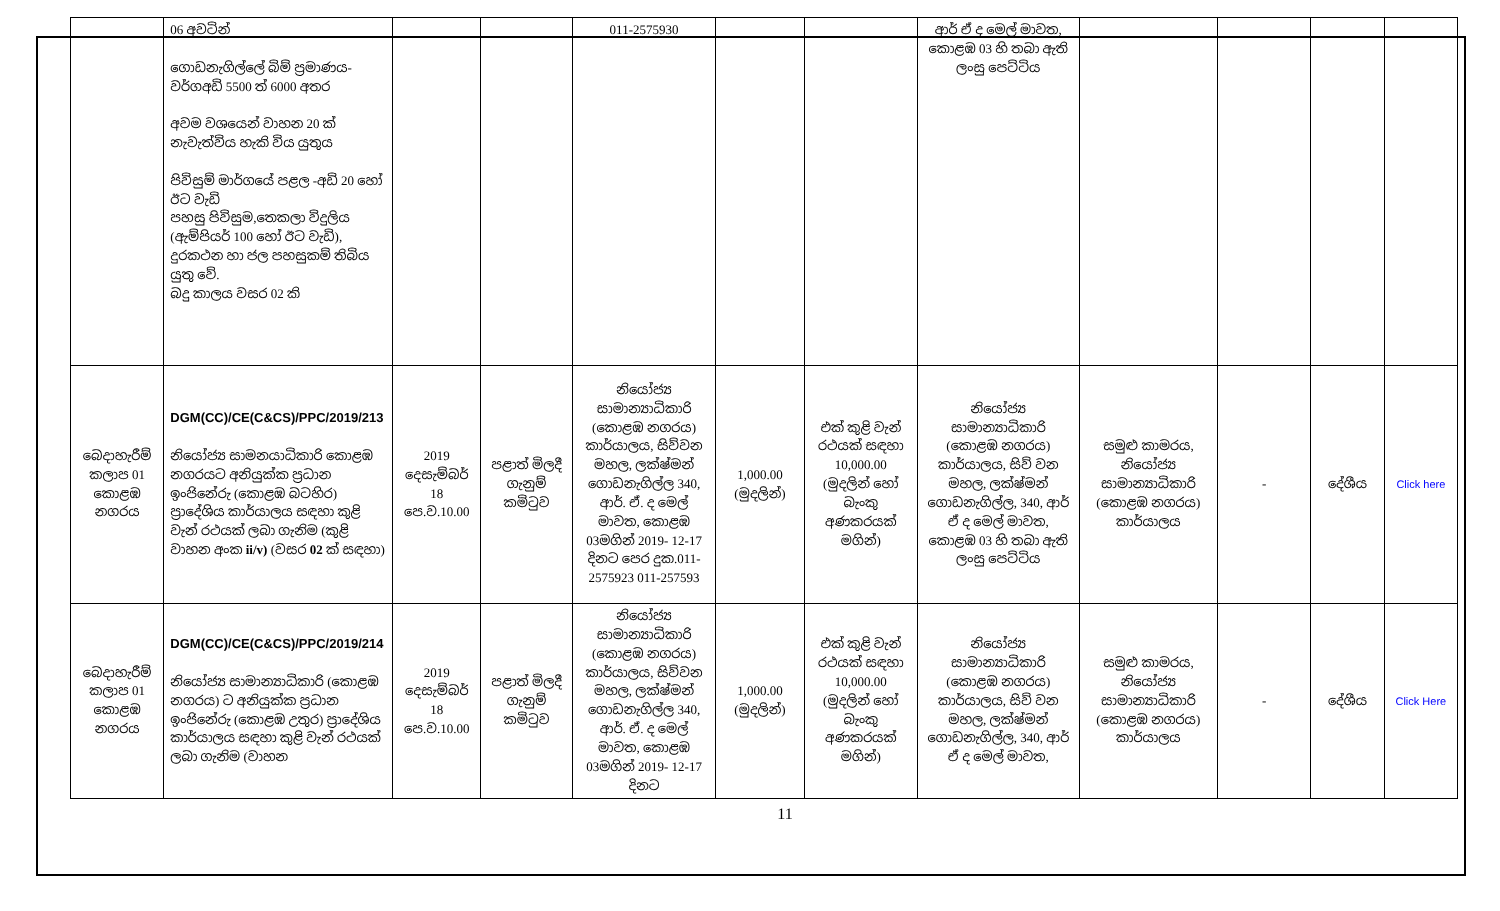| | 06 අවටින් ගොඩනැගිල්ලේ බිම් ප්‍රමාණය- වර්ගඅඩි 5500 ත් 6000 අතර අවම වශයෙන් වාහන 20 ක් නැවැත්විය හැකි විය යුතුය පිවිසුම් මාර්ගයේ පළල -අඩි 20 හෝ ඊට වැඩි පහසු පිවිසුම,තෙකලා විදුලිය (ඇම්පියර් 100 හෝ ඊට වැඩි), දුරකථන හා ජල පහසුකම් තිබිය යුතු වේ. බදු කාලය වසර 02 කි | | | 011-2575930 | | | ආර් ඒ ද මෙල් මාවත, කොළඹ 03 හි තබා ඇති ලංසු පෙට්ටිය | | | | |
| බෙදාහැරීම් කලාප 01 කොළඹ නගරය | DGM(CC)/CE(C&CS)/PPC/2019/213 නියෝජ්‍ය සාමනයාධිකාරි කොළඹ නගරයට අනියුක්ක ප්‍රධාන ඉංජිනේරු (කොළඹ බටහිර) ප්‍රාදේශිය කාර්යාලය සඳහා කුළි වැන් රථයක් ලබා ගැනිම (කුළි වාහන අංක ii/v) (වසර 02 ක් සඳහා) | 2019 දෙසැම්බර් 18 පෙ.ව.10.00 | පළාත් මිලදී ගැනුම් කමිටුව | නියෝජ්‍ය සාමාන්‍යාධිකාරි (කොළඹ නගරය) කාර්යාලය, සිව්වන මහල, ලක්ෂ්මන් ගොඩනැගිල්ල 340, ආර්. ඒ. ද මෙල් මාවත, කොළඹ 03මගින් 2019- 12-17 දිනට පෙර දුක.011-2575923 011-257593 | 1,000.00 (මුදලින්) | එක් කුළි වැන් රථයක් සඳහා 10,000.00 (මුදලින් හෝ බැංකු අණකරයක් මගින්) | නියෝජ්‍ය සාමාන්‍යාධිකාරි (කොළඹ නගරය) කාර්යාලය, සිව් වන මහල, ලක්ෂ්මන් ගොඩනැගිල්ල, 340, ආර් ඒ ද මෙල් මාවත, කොළඹ 03 හි තබා ඇති ලංසු පෙට්ටිය | සමුළු කාමරය, නියෝජ්‍ය සාමාන්‍යාධිකාරි (කොළඹ නගරය) කාර්යාලය | - | දේශීය | Click here |
| බෙදාහැරීම් කලාප 01 කොළඹ නගරය | DGM(CC)/CE(C&CS)/PPC/2019/214 නියෝජ්‍ය සාමාන්‍යාධිකාරි (කොළඹ නගරය) ට අනියුක්ක ප්‍රධාන ඉංජිනේරු (කොළඹ උතුර) ප්‍රාදේශිය කාර්යාලය සඳහා කුළි වැන් රථයක් ලබා ගැනිම (වාහන | 2019 දෙසැම්බර් 18 පෙ.ව.10.00 | පළාත් මිලදී ගැනුම් කමිටුව | නියෝජ්‍ය සාමාන්‍යාධිකාරි (කොළඹ නගරය) කාර්යාලය, සිව්වන මහල, ලක්ෂ්මන් ගොඩනැගිල්ල 340, ආර්. ඒ. ද මෙල් මාවත, කොළඹ 03මගින් 2019- 12-17 දිනට | 1,000.00 (මුදලින්) | එක් කුළි වැන් රථයක් සඳහා 10,000.00 (මුදලින් හෝ බැංකු අණකරයක් මගින්) | නියෝජ්‍ය සාමාන්‍යාධිකාරි (කොළඹ නගරය) කාර්යාලය, සිව් වන මහල, ලක්ෂ්මන් ගොඩනැගිල්ල, 340, ආර් ඒ ද මෙල් මාවත, | සමුළු කාමරය, නියෝජ්‍ය සාමාන්‍යාධිකාරි (කොළඹ නගරය) කාර්යාලය | - | දේශීය | Click Here |
11